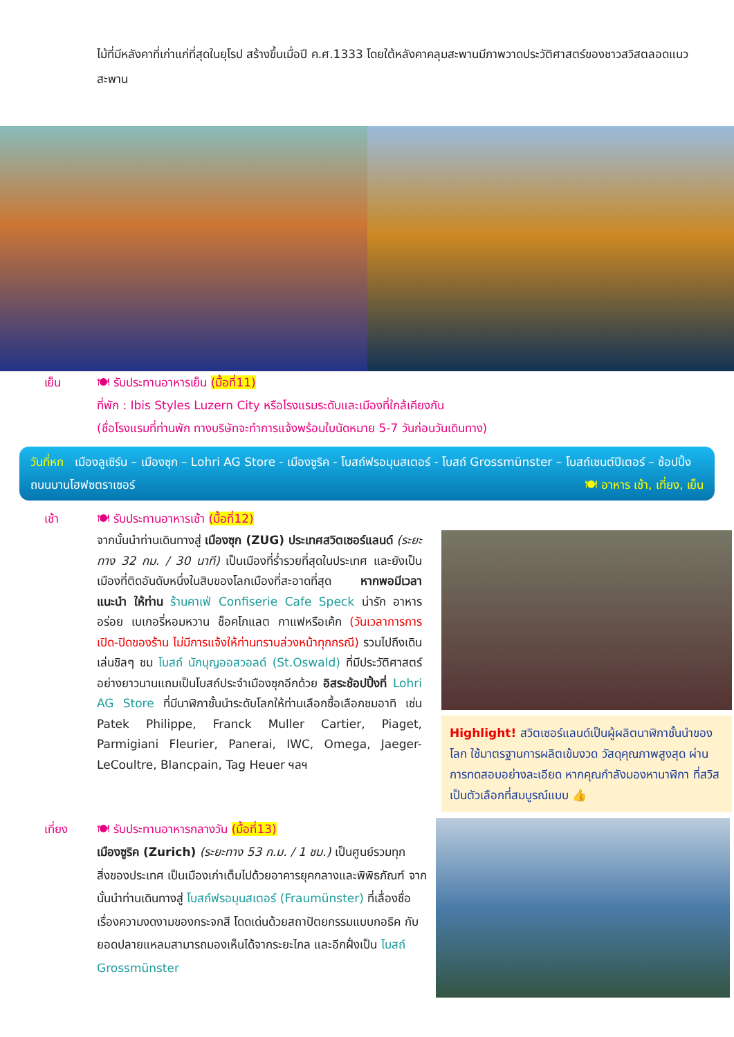ไม้ที่มีหลังคาที่เก่าแก่ที่สุดในยุโรป สร้างขึ้นเมื่อปี ค.ศ.1333 โดยใต้หลังคาคลุมสะพานมีภาพวาดประวัติศาสตร์ของชาวสวิสตลอดแนวสะพาน
เย็น 🍽 รับประทานอาหารเย็น (มื้อที่11)
ที่พัก : Ibis Styles Luzern City หรือโรงแรมระดับและเมืองที่ใกล้เคียงกัน
(ชื่อโรงแรมที่ท่านพัก ทางบริษัทจะทำการแจ้งพร้อมใบนัดหมาย 5-7 วันก่อนวันเดินทาง)
วันที่หก เมืองลูเซิร์น – เมืองซุก – Lohri AG Store - เมืองซูริค - โบสถ์ฟรอมุนสเตอร์ - โบสถ์ Grossmünster – โบสถ์เซนต์ปีเตอร์ – ช้อปปิ้งถนนบานโฮฟซตราเซอร์ 🍽 อาหาร เช้า, เที่ยง, เย็น
เช้า 🍽 รับประทานอาหารเช้า (มื้อที่12)
จากนั้นนำท่านเดินทางสู่ เมืองซุก (ZUG) ประเทศสวิตเซอร์แลนด์ (ระยะทาง 32 กม. / 30 นาที) เป็นเมืองที่ร่ำรวยที่สุดในประเทศ และยังเป็นเมืองที่ติดอันดับหนึ่งในสิบของโลกเมืองที่สะอาดที่สุด หากพอมีเวลาแนะนำ ให้ท่าน ร้านคาเฟ่ Confiserie Cafe Speck น่ารัก อาหารอร่อย เบเกอรี่หอมหวาน ช็อคโกแลต กาแฟหรือเค้ก (วันเวลาการการเปิด-ปิดของร้าน ไม่มีการแจ้งให้ท่านทราบล่วงหน้าทุกกรณี) รวมไปถึงเดินเล่นชิลๆ ชม โบสถ์ นักบุญออสวอลด์ (St.Oswald) ที่มีประวัติศาสตร์อย่างยาวนานแถมเป็นโบสถ์ประจำเมืองซุกอีกด้วย อิสระช้อปปิ้งที่ Lohri AG Store ที่มีนาฬิกาชั้นนำระดับโลกให้ท่านเลือกซื้อเลือกชมอาทิ เช่น Patek Philippe, Franck Muller Cartier, Piaget, Parmigiani Fleurier, Panerai, IWC, Omega, Jaeger-LeCoultre, Blancpain, Tag Heuer ฯลฯ
Highlight! สวิตเซอร์แลนด์เป็นผู้ผลิตนาฬิกาชั้นนำของโลก ใช้มาตรฐานการผลิตเข้มงวด วัสดุคุณภาพสูงสุด ผ่านการทดสอบอย่างละเอียด หากคุณกำลังมองหานาฬิกา ที่สวิสเป็นตัวเลือกที่สมบูรณ์แบบ 👍
เที่ยง 🍽 รับประทานอาหารกลางวัน (มื้อที่13)
เมืองซูริค (Zurich) (ระยะทาง 53 ก.ม. / 1 ชม.) เป็นศูนย์รวมทุกสิ่งของประเทศ เป็นเมืองเก่าเต็มไปด้วยอาคารยุคกลางและพิพิธภัณฑ์ จากนั้นนำท่านเดินทางสู่ โบสถ์ฟรอมุนสเตอร์ (Fraumünster) ที่เลื่องชื่อเรื่องความงดงามของกระจกสี โดดเด่นด้วยสถาปัตยกรรมแบบกอธิค กับยอดปลายแหลมสามารถมองเห็นได้จากระยะไกล และอีกฝั่งเป็น โบสถ์ Grossmünster